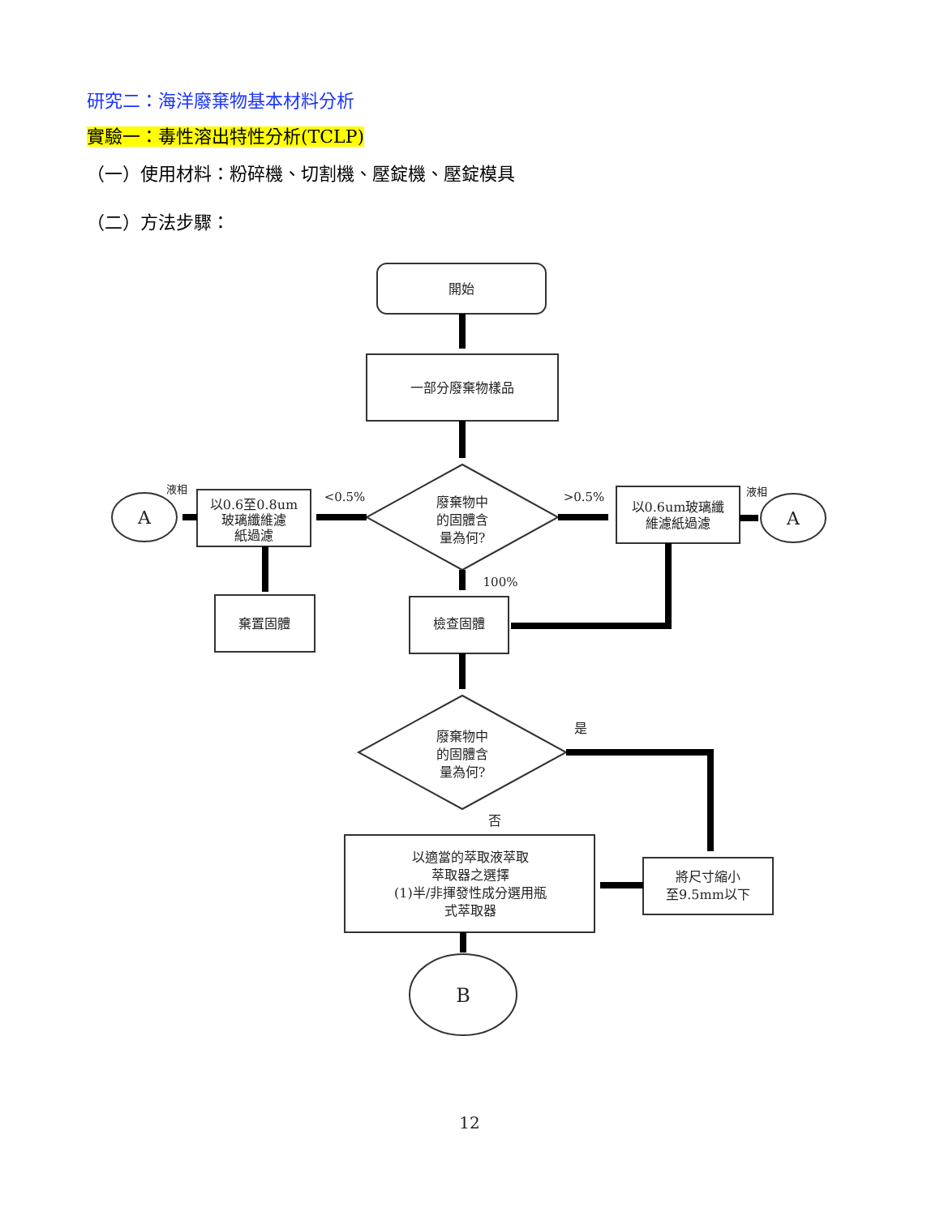研究二：海洋廢棄物基本材料分析
實驗一：毒性溶出特性分析(TCLP)
（一）使用材料：粉碎機、切割機、壓錠機、壓錠模具
（二）方法步驟：
開始
一部分廢棄物樣品
廢棄物中
的固體含
量為何?
以0.6至0.8um
玻璃纖維濾
紙過濾
以0.6um玻璃纖
維濾紙過濾
A
A
棄置固體
檢查固體
廢棄物中
的固體含
量為何?
以適當的萃取液萃取
萃取器之選擇
(1)半/非揮發性成分選用瓶
式萃取器
將尺寸縮小
至9.5mm以下
B
<0.5%
>0.5%
100%
液相
液相
是
否
12